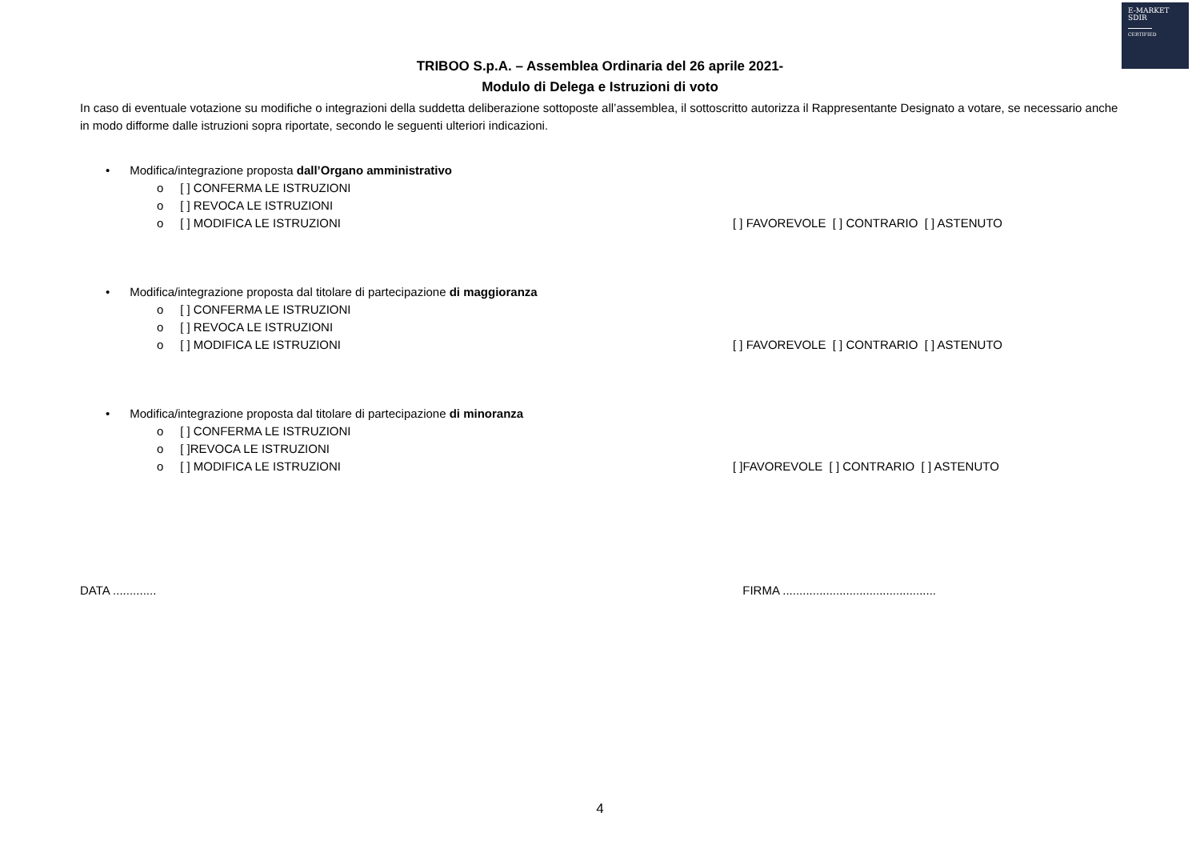E-MARKET
SDIR
CERTIFIED
TRIBOO S.p.A. – Assemblea Ordinaria del 26 aprile 2021-
Modulo di Delega e Istruzioni di voto
In caso di eventuale votazione su modifiche o integrazioni della suddetta deliberazione sottoposte all’assemblea, il sottoscritto autorizza il Rappresentante Designato a votare, se necessario anche in modo difforme dalle istruzioni sopra riportate, secondo le seguenti ulteriori indicazioni.
• Modifica/integrazione proposta dall’Organo amministrativo
o [ ] CONFERMA LE ISTRUZIONI
o [ ] REVOCA LE ISTRUZIONI
o [ ] MODIFICA LE ISTRUZIONI [ ] FAVOREVOLE [ ] CONTRARIO [ ] ASTENUTO
• Modifica/integrazione proposta dal titolare di partecipazione di maggioranza
o [ ] CONFERMA LE ISTRUZIONI
o [ ] REVOCA LE ISTRUZIONI
o [ ] MODIFICA LE ISTRUZIONI [ ] FAVOREVOLE [ ] CONTRARIO [ ] ASTENUTO
• Modifica/integrazione proposta dal titolare di partecipazione di minoranza
o [ ] CONFERMA LE ISTRUZIONI
o [ ]REVOCA LE ISTRUZIONI
o [ ] MODIFICA LE ISTRUZIONI [ ]FAVOREVOLE [ ] CONTRARIO [ ] ASTENUTO
DATA ............. FIRMA ..............................................
4